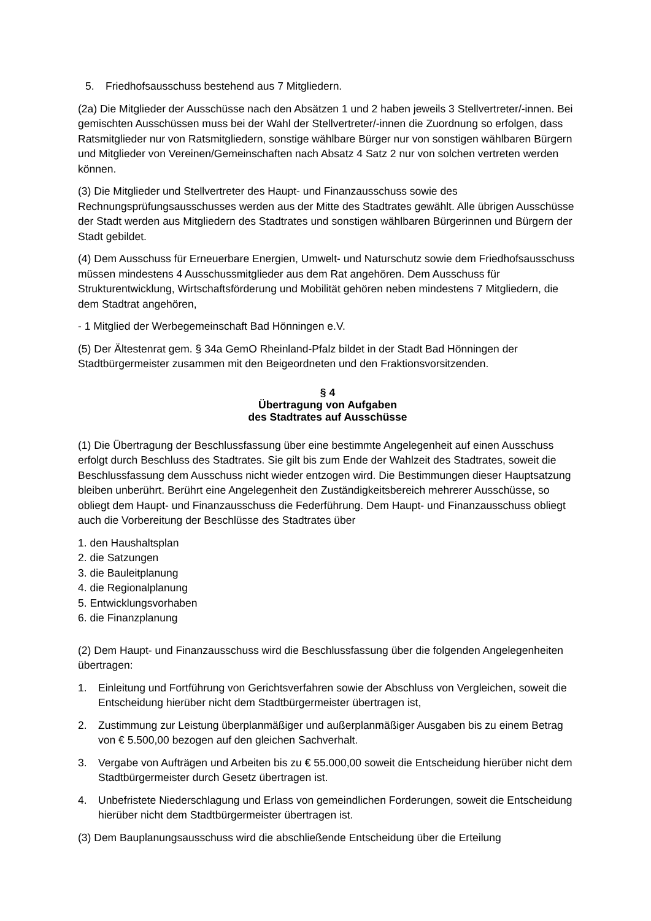5. Friedhofsausschuss bestehend aus 7 Mitgliedern.
(2a) Die Mitglieder der Ausschüsse nach den Absätzen 1 und 2 haben jeweils 3 Stellvertreter/-innen. Bei gemischten Ausschüssen muss bei der Wahl der Stellvertreter/-innen die Zuordnung so erfolgen, dass Ratsmitglieder nur von Ratsmitgliedern, sonstige wählbare Bürger nur von sonstigen wählbaren Bürgern und Mitglieder von Vereinen/Gemeinschaften nach Absatz 4 Satz 2 nur von solchen vertreten werden können.
(3) Die Mitglieder und Stellvertreter des Haupt- und Finanzausschuss sowie des Rechnungsprüfungsausschusses werden aus der Mitte des Stadtrates gewählt. Alle übrigen Ausschüsse der Stadt werden aus Mitgliedern des Stadtrates und sonstigen wählbaren Bürgerinnen und Bürgern der Stadt gebildet.
(4) Dem Ausschuss für Erneuerbare Energien, Umwelt- und Naturschutz sowie dem Friedhofsausschuss müssen mindestens 4 Ausschussmitglieder aus dem Rat angehören. Dem Ausschuss für Strukturentwicklung, Wirtschaftsförderung und Mobilität gehören neben mindestens 7 Mitgliedern, die dem Stadtrat angehören,
- 1 Mitglied der Werbegemeinschaft Bad Hönningen e.V.
(5) Der Ältestenrat gem. § 34a GemO Rheinland-Pfalz bildet in der Stadt Bad Hönningen der Stadtbürgermeister zusammen mit den Beigeordneten und den Fraktionsvorsitzenden.
§ 4
Übertragung von Aufgaben
des Stadtrates auf Ausschüsse
(1) Die Übertragung der Beschlussfassung über eine bestimmte Angelegenheit auf einen Ausschuss erfolgt durch Beschluss des Stadtrates. Sie gilt bis zum Ende der Wahlzeit des Stadtrates, soweit die Beschlussfassung dem Ausschuss nicht wieder entzogen wird. Die Bestimmungen dieser Hauptsatzung bleiben unberührt. Berührt eine Angelegenheit den Zuständigkeitsbereich mehrerer Ausschüsse, so obliegt dem Haupt- und Finanzausschuss die Federführung. Dem Haupt- und Finanzausschuss obliegt auch die Vorbereitung der Beschlüsse des Stadtrates über
1. den Haushaltsplan
2. die Satzungen
3. die Bauleitplanung
4. die Regionalplanung
5. Entwicklungsvorhaben
6. die Finanzplanung
(2) Dem Haupt- und Finanzausschuss wird die Beschlussfassung über die folgenden Angelegenheiten übertragen:
1. Einleitung und Fortführung von Gerichtsverfahren sowie der Abschluss von Vergleichen, soweit die Entscheidung hierüber nicht dem Stadtbürgermeister übertragen ist,
2. Zustimmung zur Leistung überplanmäßiger und außerplanmäßiger Ausgaben bis zu einem Betrag von € 5.500,00 bezogen auf den gleichen Sachverhalt.
3. Vergabe von Aufträgen und Arbeiten bis zu € 55.000,00 soweit die Entscheidung hierüber nicht dem Stadtbürgermeister durch Gesetz übertragen ist.
4. Unbefristete Niederschlagung und Erlass von gemeindlichen Forderungen, soweit die Entscheidung hierüber nicht dem Stadtbürgermeister übertragen ist.
(3) Dem Bauplanungsausschuss wird die abschließende Entscheidung über die Erteilung